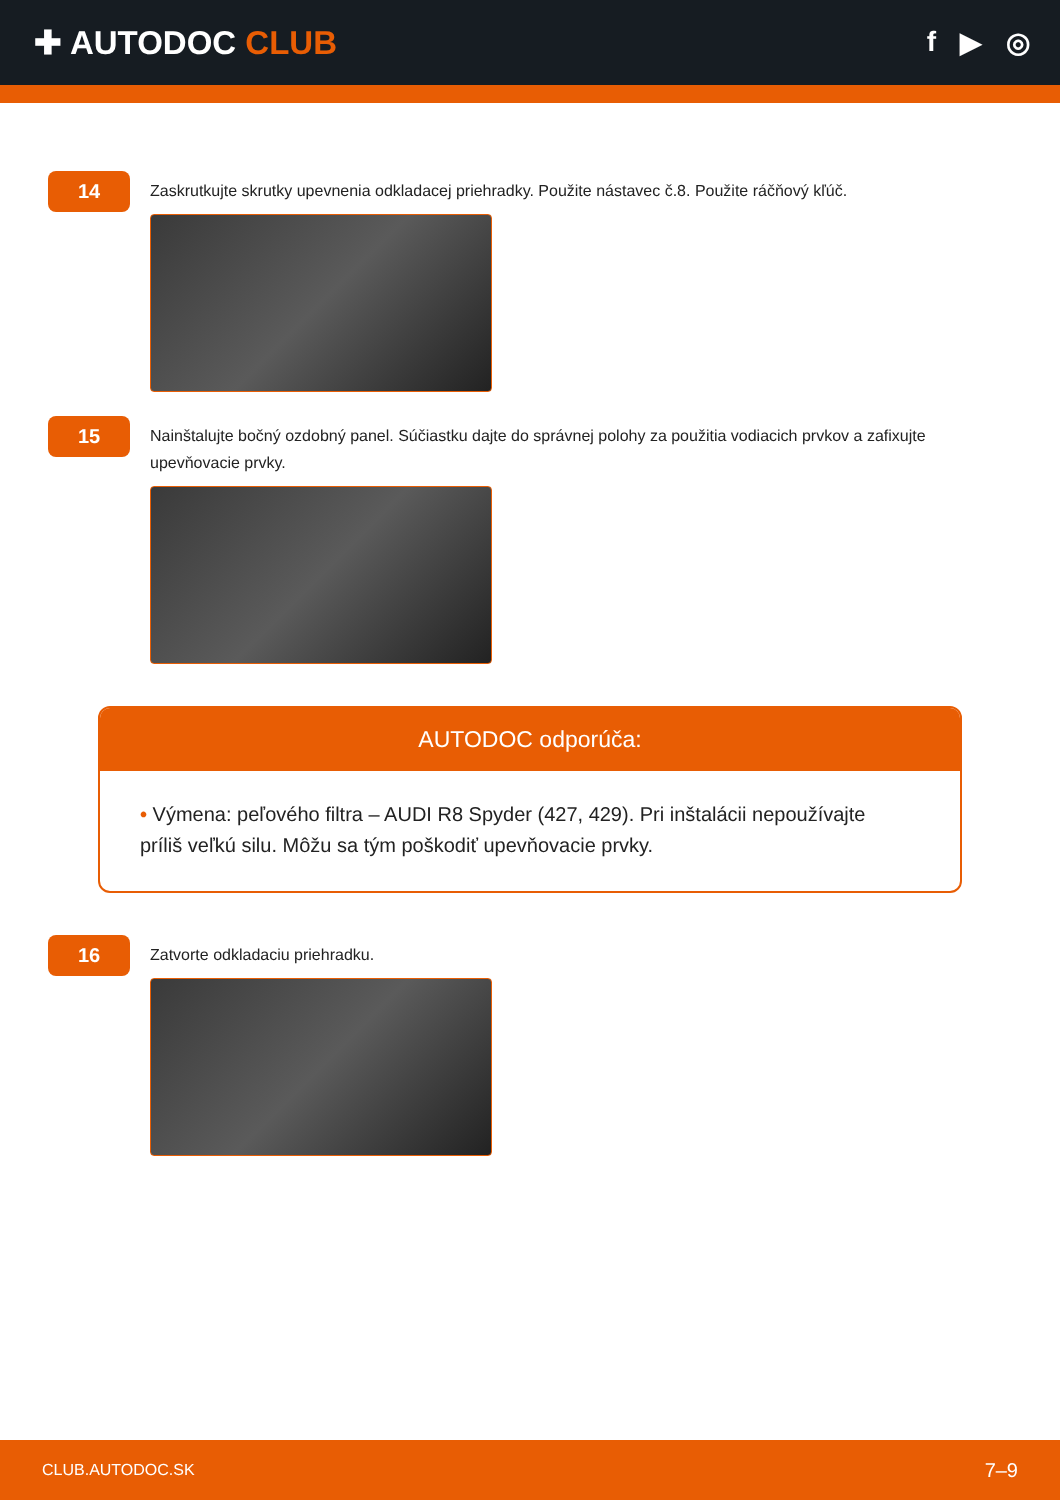✚ AUTODOC CLUB
f ▶ ◎
14
Zaskrutkujte skrutky upevnenia odkladacej priehradky. Použite nástavec č.8. Použite ráčňový kľúč.
15
Nainštalujte bočný ozdobný panel. Súčiastku dajte do správnej polohy za použitia vodiacich prvkov a zafixujte upevňovacie prvky.
AUTODOC odporúča:
• Výmena: peľového filtra – AUDI R8 Spyder (427, 429). Pri inštalácii nepoužívajte príliš veľkú silu. Môžu sa tým poškodiť upevňovacie prvky.
16
Zatvorte odkladaciu priehradku.
CLUB.AUTODOC.SK 7–9